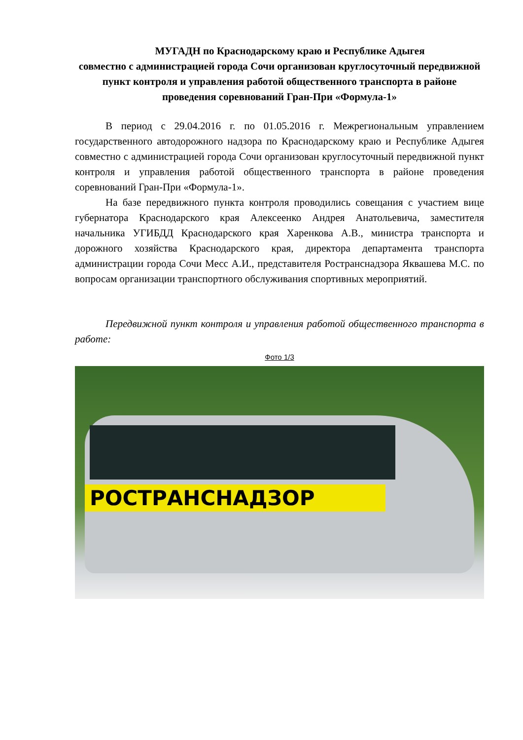МУГАДН по Краснодарскому краю и Республике Адыгея
совместно с администрацией города Сочи организован круглосуточный передвижной пункт контроля и управления работой общественного транспорта в районе проведения соревнований Гран-При «Формула-1»
В период с 29.04.2016 г. по 01.05.2016 г. Межрегиональным управлением государственного автодорожного надзора по Краснодарскому краю и Республике Адыгея совместно с администрацией города Сочи организован круглосуточный передвижной пункт контроля и управления работой общественного транспорта в районе проведения соревнований Гран-При «Формула-1».
На базе передвижного пункта контроля проводились совещания с участием вице губернатора Краснодарского края Алексеенко Андрея Анатольевича, заместителя начальника УГИБДД Краснодарского края Харенкова А.В., министра транспорта и дорожного хозяйства Краснодарского края, директора департамента транспорта администрации города Сочи Месс А.И., представителя Ространснадзора Яквашева М.С. по вопросам организации транспортного обслуживания спортивных мероприятий.
Передвижной пункт контроля и управления работой общественного транспорта в работе:
Фото 1/3
РОСТРАНСНАДЗОР